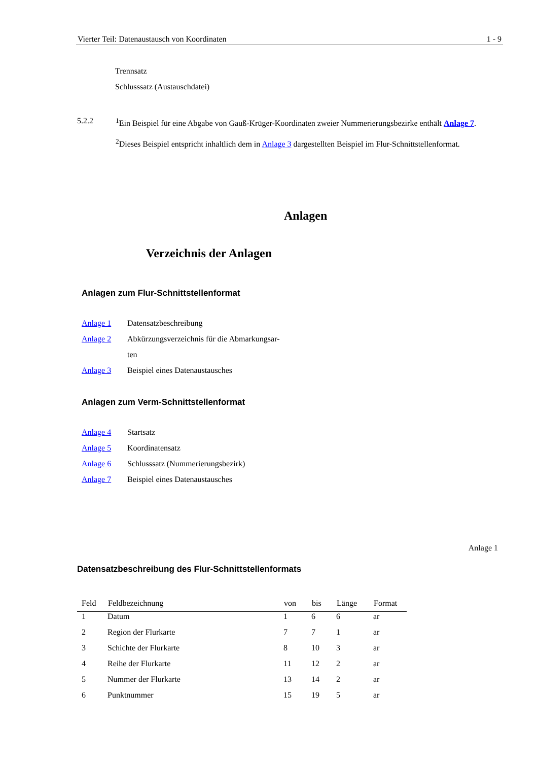Vierter Teil: Datenaustausch von Koordinaten 1 - 9
Trennsatz
Schlusssatz (Austauschdatei)
5.2.2 <sup>1</sup> Ein Beispiel für eine Abgabe von Gauß-Krüger-Koordinaten zweier Nummerierungsbezirke enthält Anlage 7. <sup>2</sup>Dieses Beispiel entspricht inhaltlich dem in Anlage 3 dargestellten Beispiel im Flur-Schnittstellenformat.
Anlagen
Verzeichnis der Anlagen
Anlagen zum Flur-Schnittstellenformat
| Anlage 1 | Datensatzbeschreibung |
| Anlage 2 | Abkürzungsverzeichnis für die Abmarkungsar- |
| | ten |
| Anlage 3 | Beispiel eines Datenaustausches |
Anlagen zum Verm-Schnittstellenformat
| Anlage 4 | Startsatz |
| Anlage 5 | Koordinatensatz |
| Anlage 6 | Schlusssatz (Nummerierungsbezirk) |
| Anlage 7 | Beispiel eines Datenaustausches |
Anlage 1
Datensatzbeschreibung des Flur-Schnittstellenformats
| Feld | Feldbezeichnung | von | bis | Länge | Format |
| --- | --- | --- | --- | --- | --- |
| 1 | Datum | 1 | 6 | 6 | ar |
| 2 | Region der Flurkarte | 7 | 7 | 1 | ar |
| 3 | Schichte der Flurkarte | 8 | 10 | 3 | ar |
| 4 | Reihe der Flurkarte | 11 | 12 | 2 | ar |
| 5 | Nummer der Flurkarte | 13 | 14 | 2 | ar |
| 6 | Punktnummer | 15 | 19 | 5 | ar |